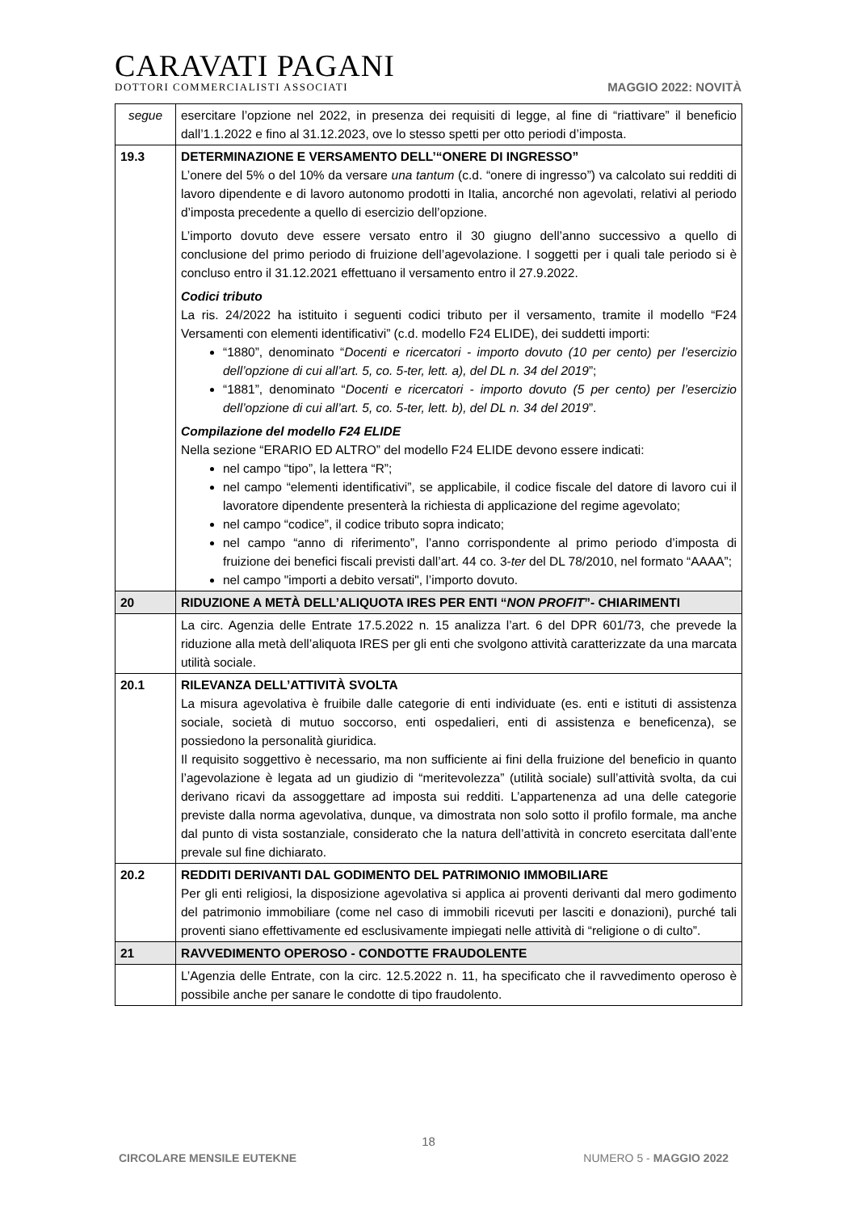CARAVATI PAGANI
DOTTORI COMMERCIALISTI ASSOCIATI
MAGGIO 2022: NOVITÀ
| segue | esercitare l’opzione nel 2022, in presenza dei requisiti di legge, al fine di “riattivare” il beneficio dall’1.1.2022 e fino al 31.12.2023, ove lo stesso spetti per otto periodi d’imposta. |
| 19.3 | DETERMINAZIONE E VERSAMENTO DELL’“ONERE DI INGRESSO” L’onere del 5% o del 10% da versare una tantum (c.d. “onere di ingresso”) va calcolato sui redditi di lavoro dipendente e di lavoro autonomo prodotti in Italia, ancorché non agevolati, relativi al periodo d’imposta precedente a quello di esercizio dell’opzione. L’importo dovuto deve essere versato entro il 30 giugno dell’anno successivo a quello di conclusione del primo periodo di fruizione dell’agevolazione. I soggetti per i quali tale periodo si è concluso entro il 31.12.2021 effettuano il versamento entro il 27.9.2022. Codici tributo La ris. 24/2022 ha istituito i seguenti codici tributo per il versamento, tramite il modello “F24 Versamenti con elementi identificativi” (c.d. modello F24 ELIDE), dei suddetti importi: “1880”, denominato “ Docenti e ricercatori - importo dovuto (10 per cento) per l’esercizio dell’opzione di cui all’art. 5, co. 5-ter, lett. a), del DL n. 34 del 2019 ”; “1881”, denominato “ Docenti e ricercatori - importo dovuto (5 per cento) per l’esercizio dell’opzione di cui all’art. 5, co. 5-ter, lett. b), del DL n. 34 del 2019 ”. Compilazione del modello F24 ELIDE Nella sezione “ERARIO ED ALTRO” del modello F24 ELIDE devono essere indicati: nel campo “tipo”, la lettera “R”; nel campo “elementi identificativi”, se applicabile, il codice fiscale del datore di lavoro cui il lavoratore dipendente presenterà la richiesta di applicazione del regime agevolato; nel campo “codice”, il codice tributo sopra indicato; nel campo “anno di riferimento”, l’anno corrispondente al primo periodo d’imposta di fruizione dei benefici fiscali previsti dall’art. 44 co. 3- ter del DL 78/2010, nel formato “AAAA”; nel campo "importi a debito versati", l’importo dovuto. |
| 20 | RIDUZIONE A METÀ DELL’ALIQUOTA IRES PER ENTI “ NON PROFIT ”- CHIARIMENTI |
| | La circ. Agenzia delle Entrate 17.5.2022 n. 15 analizza l’art. 6 del DPR 601/73, che prevede la riduzione alla metà dell’aliquota IRES per gli enti che svolgono attività caratterizzate da una marcata utilità sociale. |
| 20.1 | RILEVANZA DELL’ATTIVITÀ SVOLTA La misura agevolativa è fruibile dalle categorie di enti individuate (es. enti e istituti di assistenza sociale, società di mutuo soccorso, enti ospedalieri, enti di assistenza e beneficenza), se possiedono la personalità giuridica. Il requisito soggettivo è necessario, ma non sufficiente ai fini della fruizione del beneficio in quanto l’agevolazione è legata ad un giudizio di “meritevolezza” (utilità sociale) sull’attività svolta, da cui derivano ricavi da assoggettare ad imposta sui redditi. L’appartenenza ad una delle categorie previste dalla norma agevolativa, dunque, va dimostrata non solo sotto il profilo formale, ma anche dal punto di vista sostanziale, considerato che la natura dell’attività in concreto esercitata dall’ente prevale sul fine dichiarato. |
| 20.2 | REDDITI DERIVANTI DAL GODIMENTO DEL PATRIMONIO IMMOBILIARE Per gli enti religiosi, la disposizione agevolativa si applica ai proventi derivanti dal mero godimento del patrimonio immobiliare (come nel caso di immobili ricevuti per lasciti e donazioni), purché tali proventi siano effettivamente ed esclusivamente impiegati nelle attività di “religione o di culto”. |
| 21 | RAVVEDIMENTO OPEROSO - CONDOTTE FRAUDOLENTE |
| | L’Agenzia delle Entrate, con la circ. 12.5.2022 n. 11, ha specificato che il ravvedimento operoso è possibile anche per sanare le condotte di tipo fraudolento. |
18
CIRCOLARE MENSILE EUTEKNE NUMERO 5 - MAGGIO 2022